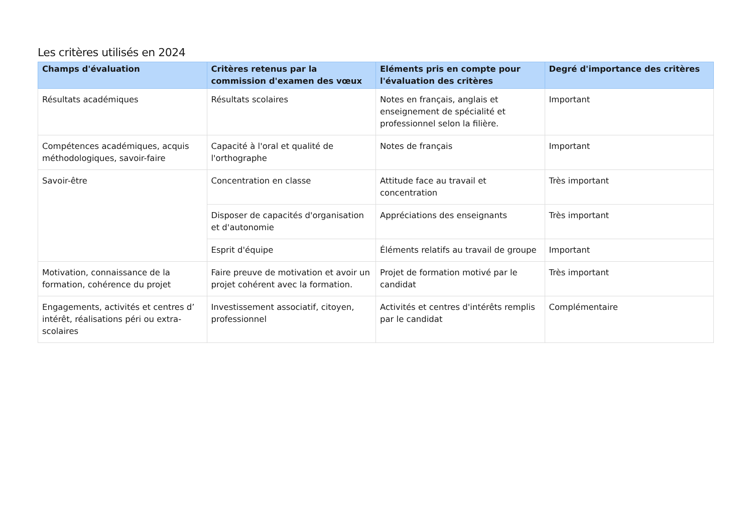Les critères utilisés en 2024
| Champs d'évaluation | Critères retenus par la commission d'examen des vœux | Eléments pris en compte pour l'évaluation des critères | Degré d'importance des critères |
| --- | --- | --- | --- |
| Résultats académiques | Résultats scolaires | Notes en français, anglais et enseignement de spécialité et professionnel selon la filière. | Important |
| Compétences académiques, acquis méthodologiques, savoir-faire | Capacité à l'oral et qualité de l'orthographe | Notes de français | Important |
| Savoir-être | Concentration en classe | Attitude face au travail et concentration | Très important |
| | Disposer de capacités d'organisation et d'autonomie | Appréciations des enseignants | Très important |
| | Esprit d'équipe | Éléments relatifs au travail de groupe | Important |
| Motivation, connaissance de la formation, cohérence du projet | Faire preuve de motivation et avoir un projet cohérent avec la formation. | Projet de formation motivé par le candidat | Très important |
| Engagements, activités et centres d’ intérêt, réalisations péri ou extra-scolaires | Investissement associatif, citoyen, professionnel | Activités et centres d'intérêts remplis par le candidat | Complémentaire |